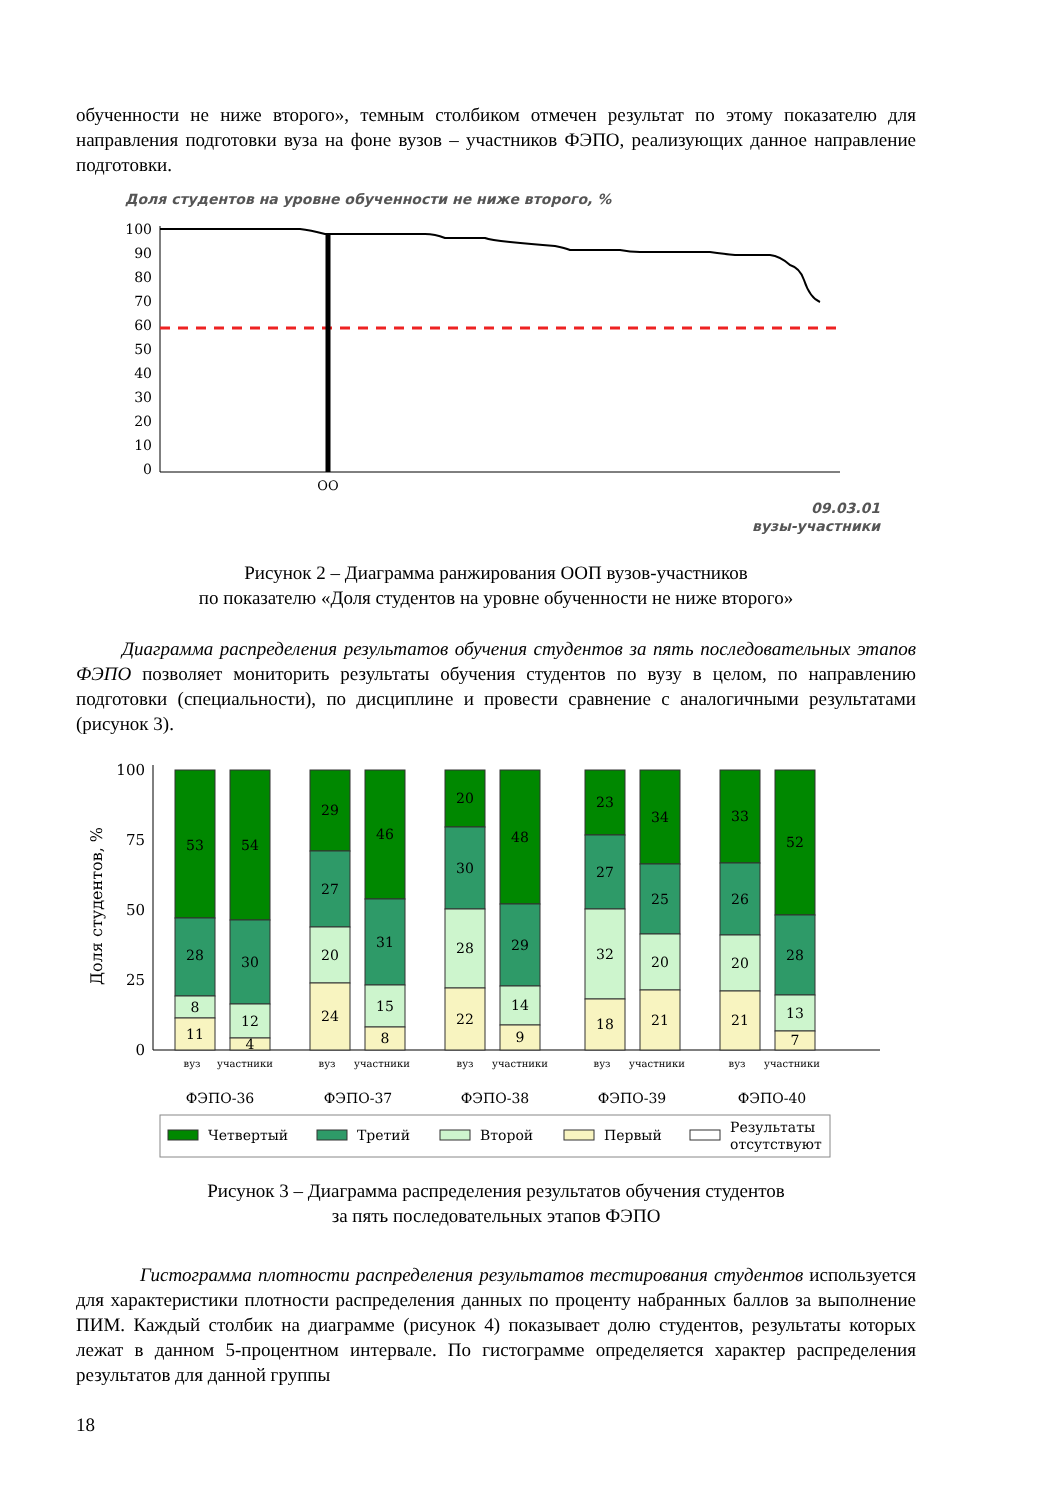обученности не ниже второго», темным столбиком отмечен результат по этому показателю для направления подготовки вуза на фоне вузов – участников ФЭПО, реализующих данное направление подготовки.
Доля студентов на уровне обученности не ниже второго, %
100
90
80
70
60
50
40
30
20
10
0
ОО
09.03.01
вузы-участники
Рисунок 2 – Диаграмма ранжирования ООП вузов-участников
по показателю «Доля студентов на уровне обученности не ниже второго»
Диаграмма распределения результатов обучения студентов за пять последовательных этапов ФЭПО позволяет мониторить результаты обучения студентов по вузу в целом, по направлению подготовки (специальности), по дисциплине и провести сравнение с аналогичными результатами (рисунок 3).
Доля студентов, %
100
75
50
25
0
53
28
8
11
54
30
12
4
29
27
20
24
46
31
15
8
20
30
28
22
48
29
14
9
23
27
32
18
34
25
20
21
33
26
20
21
52
28
13
7
вуз
участники
вуз
участники
вуз
участники
вуз
участники
вуз
участники
ФЭПО-36
ФЭПО-37
ФЭПО-38
ФЭПО-39
ФЭПО-40
Четвертый
Третий
Второй
Первый
Результаты
отсутствуют
Рисунок 3 – Диаграмма распределения результатов обучения студентов
за пять последовательных этапов ФЭПО
Гистограмма плотности распределения результатов тестирования студентов используется для характеристики плотности распределения данных по проценту набранных баллов за выполнение ПИМ. Каждый столбик на диаграмме (рисунок 4) показывает долю студентов, результаты которых лежат в данном 5-процентном интервале. По гистограмме определяется характер распределения результатов для данной группы
18